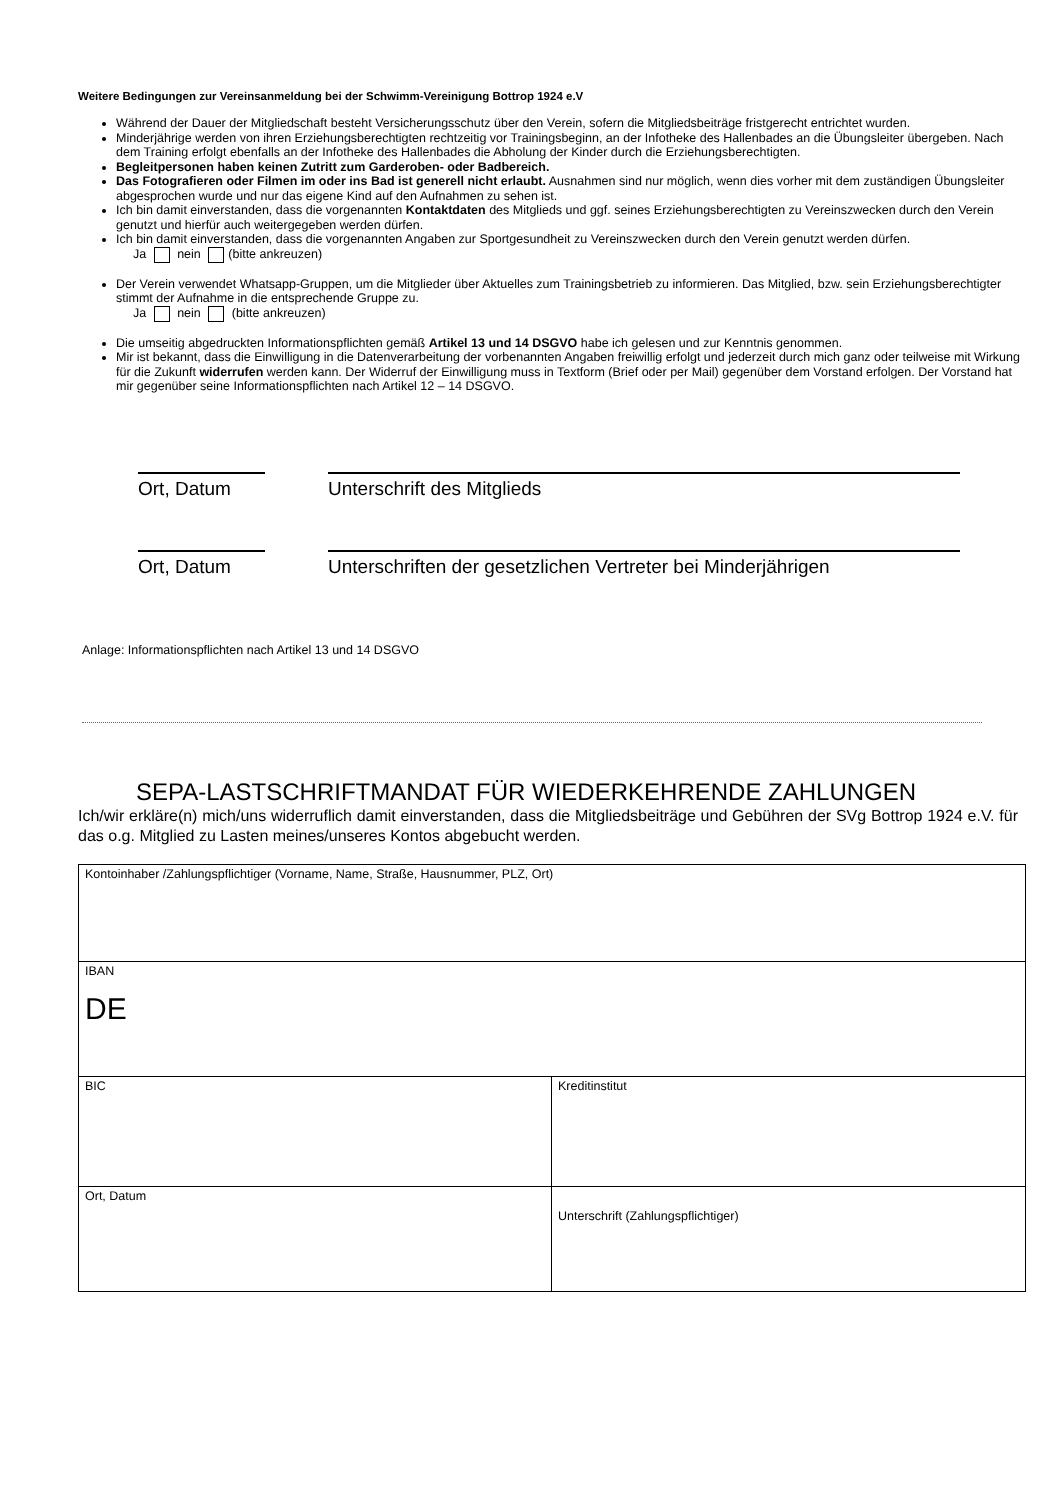Weitere Bedingungen zur Vereinsanmeldung bei der Schwimm-Vereinigung Bottrop 1924 e.V
Während der Dauer der Mitgliedschaft besteht Versicherungsschutz über den Verein, sofern die Mitgliedsbeiträge fristgerecht entrichtet wurden.
Minderjährige werden von ihren Erziehungsberechtigten rechtzeitig vor Trainingsbeginn, an der Infotheke des Hallenbades an die Übungsleiter übergeben. Nach dem Training erfolgt ebenfalls an der Infotheke des Hallenbades die Abholung der Kinder durch die Erziehungsberechtigten.
Begleitpersonen haben keinen Zutritt zum Garderoben- oder Badbereich.
Das Fotografieren oder Filmen im oder ins Bad ist generell nicht erlaubt. Ausnahmen sind nur möglich, wenn dies vorher mit dem zuständigen Übungsleiter abgesprochen wurde und nur das eigene Kind auf den Aufnahmen zu sehen ist.
Ich bin damit einverstanden, dass die vorgenannten Kontaktdaten des Mitglieds und ggf. seines Erziehungsberechtigten zu Vereinszwecken durch den Verein genutzt und hierfür auch weitergegeben werden dürfen.
Ich bin damit einverstanden, dass die vorgenannten Angaben zur Sportgesundheit zu Vereinszwecken durch den Verein genutzt werden dürfen.
Ja nein (bitte ankreuzen)
Der Verein verwendet Whatsapp-Gruppen, um die Mitglieder über Aktuelles zum Trainingsbetrieb zu informieren. Das Mitglied, bzw. sein Erziehungsberechtigter stimmt der Aufnahme in die entsprechende Gruppe zu.
Ja nein (bitte ankreuzen)
Die umseitig abgedruckten Informationspflichten gemäß Artikel 13 und 14 DSGVO habe ich gelesen und zur Kenntnis genommen.
Mir ist bekannt, dass die Einwilligung in die Datenverarbeitung der vorbenannten Angaben freiwillig erfolgt und jederzeit durch mich ganz oder teilweise mit Wirkung für die Zukunft widerrufen werden kann. Der Widerruf der Einwilligung muss in Textform (Brief oder per Mail) gegenüber dem Vorstand erfolgen. Der Vorstand hat mir gegenüber seine Informationspflichten nach Artikel 12 – 14 DSGVO.
Ort, Datum Unterschrift des Mitglieds
Ort, Datum Unterschriften der gesetzlichen Vertreter bei Minderjährigen
Anlage: Informationspflichten nach Artikel 13 und 14 DSGVO
SEPA-LASTSCHRIFTMANDAT FÜR WIEDERKEHRENDE ZAHLUNGEN
Ich/wir erkläre(n) mich/uns widerruflich damit einverstanden, dass die Mitgliedsbeiträge und Gebühren der SVg Bottrop 1924 e.V. für das o.g. Mitglied zu Lasten meines/unseres Kontos abgebucht werden.
| Kontoinhaber /Zahlungspflichtiger (Vorname, Name, Straße, Hausnummer, PLZ, Ort) | |
| IBAN DE | |
| BIC | Kreditinstitut |
| Ort, Datum | Unterschrift (Zahlungspflichtiger) |